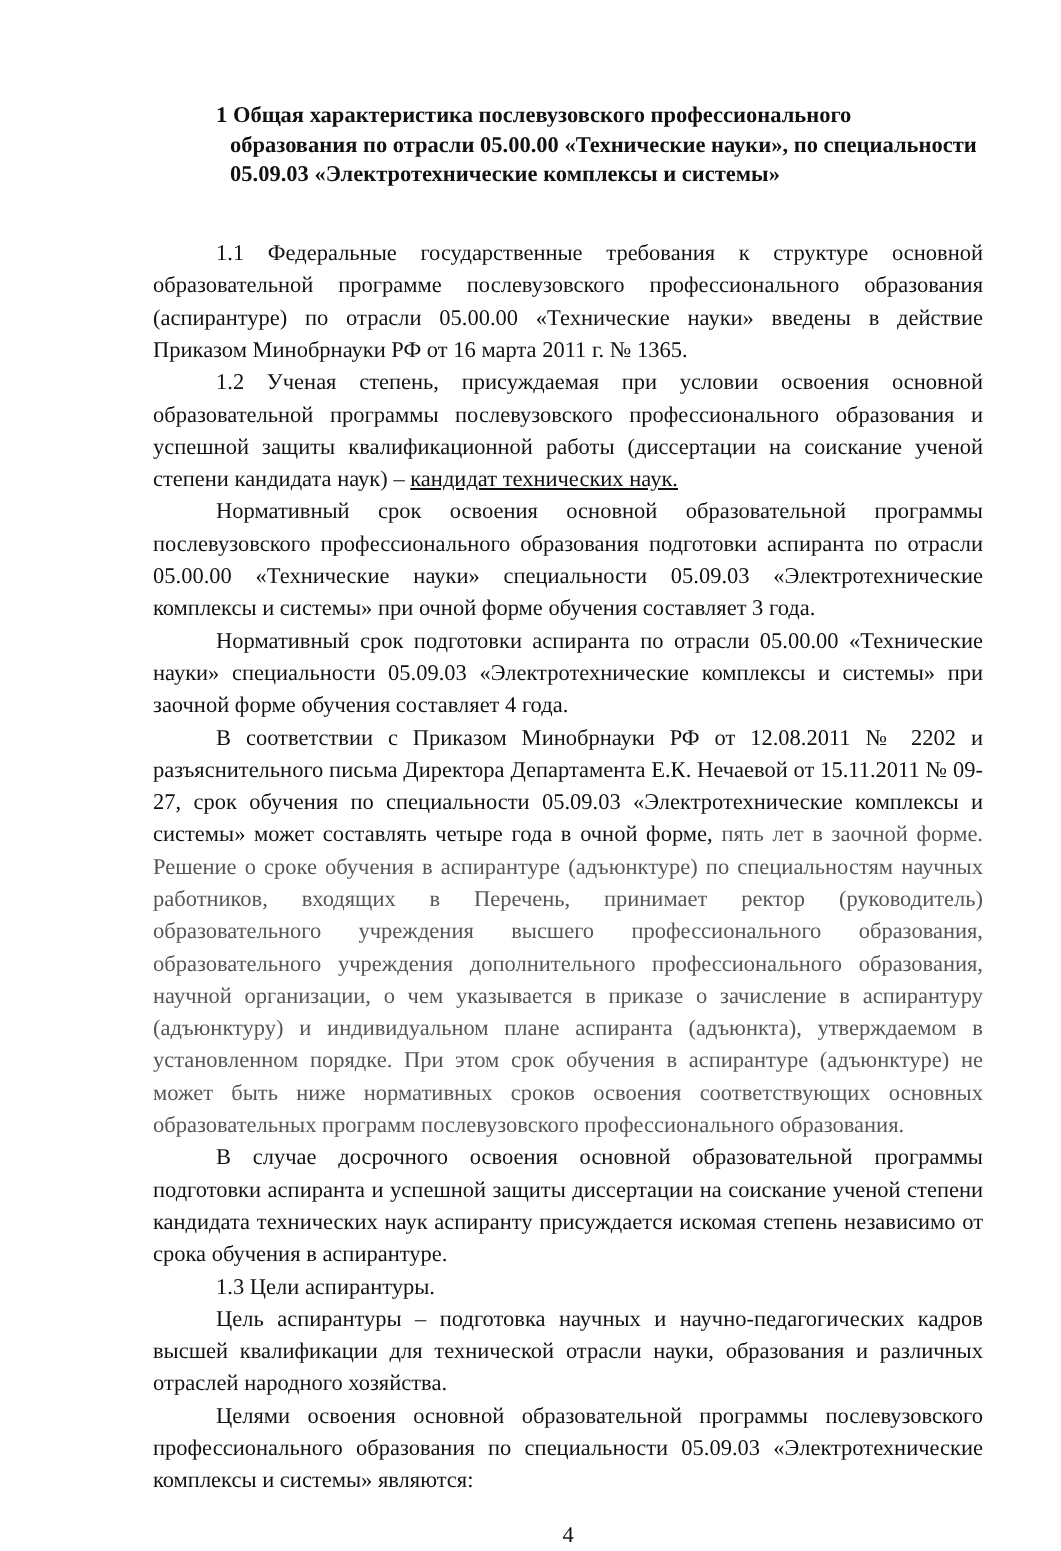1 Общая характеристика послевузовского профессионального образования по отрасли 05.00.00 «Технические науки», по специальности 05.09.03 «Электротехнические комплексы и системы»
1.1 Федеральные государственные требования к структуре основной образовательной программе послевузовского профессионального образования (аспирантуре) по отрасли 05.00.00 «Технические науки» введены в действие Приказом Минобрнауки РФ от 16 марта 2011 г. № 1365.
1.2 Ученая степень, присуждаемая при условии освоения основной образовательной программы послевузовского профессионального образования и успешной защиты квалификационной работы (диссертации на соискание ученой степени кандидата наук) – кандидат технических наук.
Нормативный срок освоения основной образовательной программы послевузовского профессионального образования подготовки аспиранта по отрасли 05.00.00 «Технические науки» специальности 05.09.03 «Электротехнические комплексы и системы» при очной форме обучения составляет 3 года.
Нормативный срок подготовки аспиранта по отрасли 05.00.00 «Технические науки» специальности 05.09.03 «Электротехнические комплексы и системы» при заочной форме обучения составляет 4 года.
В соответствии с Приказом Минобрнауки РФ от 12.08.2011 № 2202 и разъяснительного письма Директора Департамента Е.К. Нечаевой от 15.11.2011 № 09-27, срок обучения по специальности 05.09.03 «Электротехнические комплексы и системы» может составлять четыре года в очной форме, пять лет в заочной форме. Решение о сроке обучения в аспирантуре (адъюнктуре) по специальностям научных работников, входящих в Перечень, принимает ректор (руководитель) образовательного учреждения высшего профессионального образования, образовательного учреждения дополнительного профессионального образования, научной организации, о чем указывается в приказе о зачисление в аспирантуру (адъюнктуру) и индивидуальном плане аспиранта (адъюнкта), утверждаемом в установленном порядке. При этом срок обучения в аспирантуре (адъюнктуре) не может быть ниже нормативных сроков освоения соответствующих основных образовательных программ послевузовского профессионального образования.
В случае досрочного освоения основной образовательной программы подготовки аспиранта и успешной защиты диссертации на соискание ученой степени кандидата технических наук аспиранту присуждается искомая степень независимо от срока обучения в аспирантуре.
1.3 Цели аспирантуры.
Цель аспирантуры – подготовка научных и научно-педагогических кадров высшей квалификации для технической отрасли науки, образования и различных отраслей народного хозяйства.
Целями освоения основной образовательной программы послевузовского профессионального образования по специальности 05.09.03 «Электротехнические комплексы и системы» являются:
4